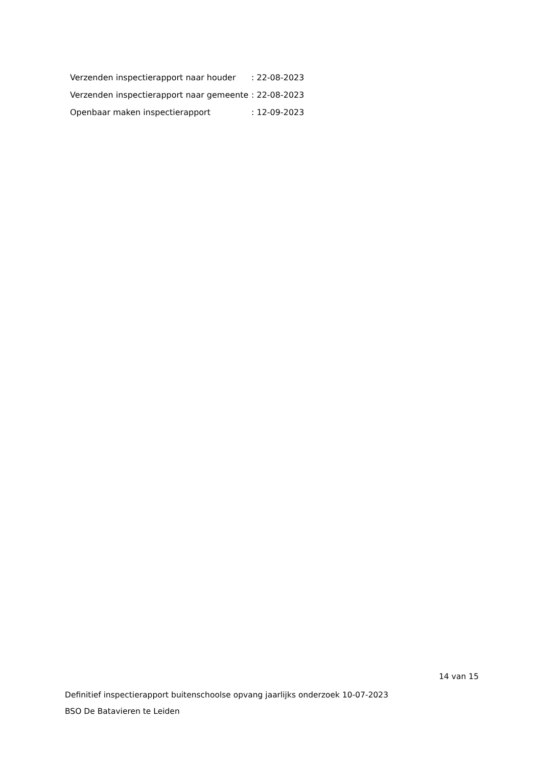| Verzenden inspectierapport naar houder | : 22-08-2023 |
| Verzenden inspectierapport naar gemeente | : 22-08-2023 |
| Openbaar maken inspectierapport | : 12-09-2023 |
14 van 15
Definitief inspectierapport buitenschoolse opvang jaarlijks onderzoek 10-07-2023
BSO De Batavieren te Leiden